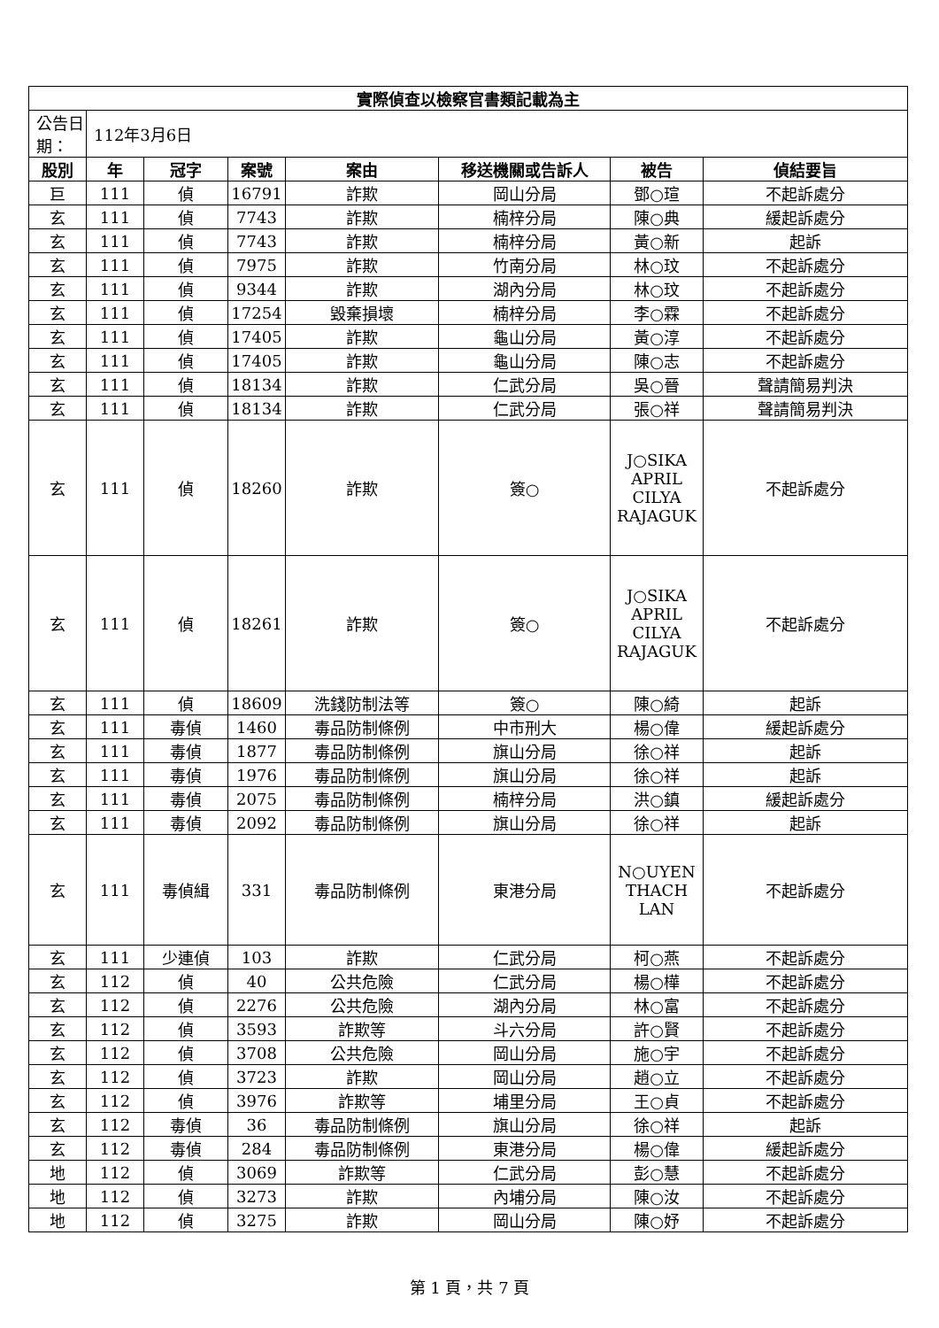| 實際偵查以檢察官書類記載為主 | | | | | | | |
| 公告日期： | 112年3月6日 | | | | | | |
| 股別 | 年 | 冠字 | 案號 | 案由 | 移送機關或告訴人 | 被告 | 偵結要旨 |
| 巨 | 111 | 偵 | 16791 | 詐欺 | 岡山分局 | 鄧○瑄 | 不起訴處分 |
| 玄 | 111 | 偵 | 7743 | 詐欺 | 楠梓分局 | 陳○典 | 緩起訴處分 |
| 玄 | 111 | 偵 | 7743 | 詐欺 | 楠梓分局 | 黃○新 | 起訴 |
| 玄 | 111 | 偵 | 7975 | 詐欺 | 竹南分局 | 林○玟 | 不起訴處分 |
| 玄 | 111 | 偵 | 9344 | 詐欺 | 湖內分局 | 林○玟 | 不起訴處分 |
| 玄 | 111 | 偵 | 17254 | 毀棄損壞 | 楠梓分局 | 李○霖 | 不起訴處分 |
| 玄 | 111 | 偵 | 17405 | 詐欺 | 龜山分局 | 黃○淳 | 不起訴處分 |
| 玄 | 111 | 偵 | 17405 | 詐欺 | 龜山分局 | 陳○志 | 不起訴處分 |
| 玄 | 111 | 偵 | 18134 | 詐欺 | 仁武分局 | 吳○晉 | 聲請簡易判決 |
| 玄 | 111 | 偵 | 18134 | 詐欺 | 仁武分局 | 張○祥 | 聲請簡易判決 |
| 玄 | 111 | 偵 | 18260 | 詐欺 | 簽○ | J○SIKA APRIL CILYA RAJAGUK | 不起訴處分 |
| 玄 | 111 | 偵 | 18261 | 詐欺 | 簽○ | J○SIKA APRIL CILYA RAJAGUK | 不起訴處分 |
| 玄 | 111 | 偵 | 18609 | 洗錢防制法等 | 簽○ | 陳○綺 | 起訴 |
| 玄 | 111 | 毒偵 | 1460 | 毒品防制條例 | 中市刑大 | 楊○偉 | 緩起訴處分 |
| 玄 | 111 | 毒偵 | 1877 | 毒品防制條例 | 旗山分局 | 徐○祥 | 起訴 |
| 玄 | 111 | 毒偵 | 1976 | 毒品防制條例 | 旗山分局 | 徐○祥 | 起訴 |
| 玄 | 111 | 毒偵 | 2075 | 毒品防制條例 | 楠梓分局 | 洪○鎮 | 緩起訴處分 |
| 玄 | 111 | 毒偵 | 2092 | 毒品防制條例 | 旗山分局 | 徐○祥 | 起訴 |
| 玄 | 111 | 毒偵緝 | 331 | 毒品防制條例 | 東港分局 | N○UYEN THACH LAN | 不起訴處分 |
| 玄 | 111 | 少連偵 | 103 | 詐欺 | 仁武分局 | 柯○燕 | 不起訴處分 |
| 玄 | 112 | 偵 | 40 | 公共危險 | 仁武分局 | 楊○樺 | 不起訴處分 |
| 玄 | 112 | 偵 | 2276 | 公共危險 | 湖內分局 | 林○富 | 不起訴處分 |
| 玄 | 112 | 偵 | 3593 | 詐欺等 | 斗六分局 | 許○賢 | 不起訴處分 |
| 玄 | 112 | 偵 | 3708 | 公共危險 | 岡山分局 | 施○宇 | 不起訴處分 |
| 玄 | 112 | 偵 | 3723 | 詐欺 | 岡山分局 | 趙○立 | 不起訴處分 |
| 玄 | 112 | 偵 | 3976 | 詐欺等 | 埔里分局 | 王○貞 | 不起訴處分 |
| 玄 | 112 | 毒偵 | 36 | 毒品防制條例 | 旗山分局 | 徐○祥 | 起訴 |
| 玄 | 112 | 毒偵 | 284 | 毒品防制條例 | 東港分局 | 楊○偉 | 緩起訴處分 |
| 地 | 112 | 偵 | 3069 | 詐欺等 | 仁武分局 | 彭○慧 | 不起訴處分 |
| 地 | 112 | 偵 | 3273 | 詐欺 | 內埔分局 | 陳○汝 | 不起訴處分 |
| 地 | 112 | 偵 | 3275 | 詐欺 | 岡山分局 | 陳○妤 | 不起訴處分 |
第 1 頁，共 7 頁